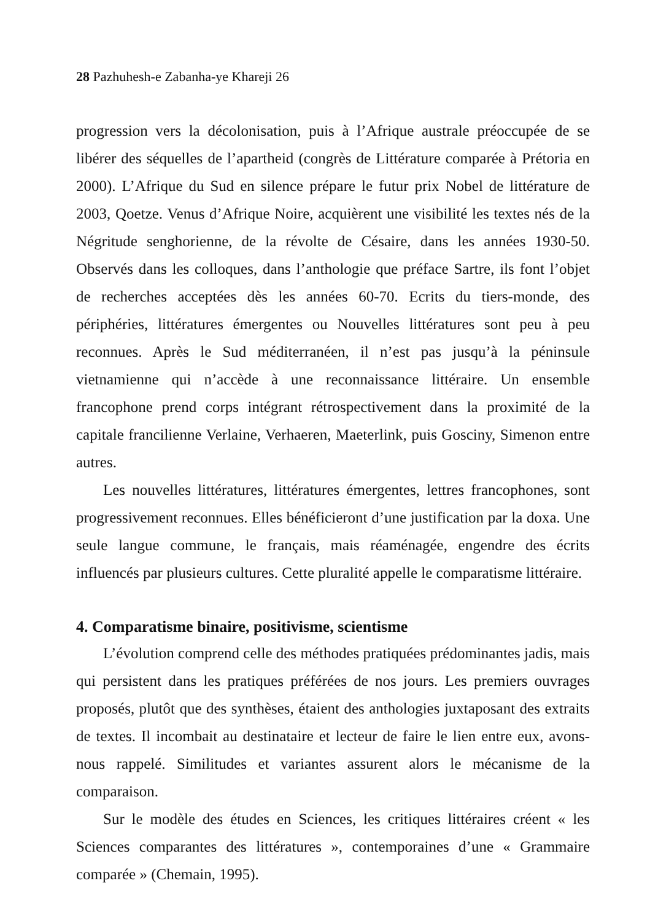28 Pazhuhesh-e Zabanha-ye Khareji 26
progression vers la décolonisation, puis à l’Afrique australe préoccupée de se libérer des séquelles de l’apartheid (congrès de Littérature comparée à Prétoria en 2000). L’Afrique du Sud en silence prépare le futur prix Nobel de littérature de 2003, Qoetze. Venus d’Afrique Noire, acquièrent une visibilité les textes nés de la Négritude senghorienne, de la révolte de Césaire, dans les années 1930-50. Observés dans les colloques, dans l’anthologie que préface Sartre, ils font l’objet de recherches acceptées dès les années 60-70. Ecrits du tiers-monde, des périphéries, littératures émergentes ou Nouvelles littératures sont peu à peu reconnues. Après le Sud méditerranéen, il n’est pas jusqu’à la péninsule vietnamienne qui n’accède à une reconnaissance littéraire. Un ensemble francophone prend corps intégrant rétrospectivement dans la proximité de la capitale francilienne Verlaine, Verhaeren, Maeterlink, puis Gosciny, Simenon entre autres.
Les nouvelles littératures, littératures émergentes, lettres francophones, sont progressivement reconnues. Elles bénéficieront d’une justification par la doxa. Une seule langue commune, le français, mais réaménagée, engendre des écrits influencés par plusieurs cultures. Cette pluralité appelle le comparatisme littéraire.
4. Comparatisme binaire, positivisme, scientisme
L’évolution comprend celle des méthodes pratiquées prédominantes jadis, mais qui persistent dans les pratiques préférées de nos jours. Les premiers ouvrages proposés, plutôt que des synthèses, étaient des anthologies juxtaposant des extraits de textes. Il incombait au destinataire et lecteur de faire le lien entre eux, avons-nous rappelé. Similitudes et variantes assurent alors le mécanisme de la comparaison.
Sur le modèle des études en Sciences, les critiques littéraires créent « les Sciences comparantes des littératures », contemporaines d’une « Grammaire comparée » (Chemain, 1995).